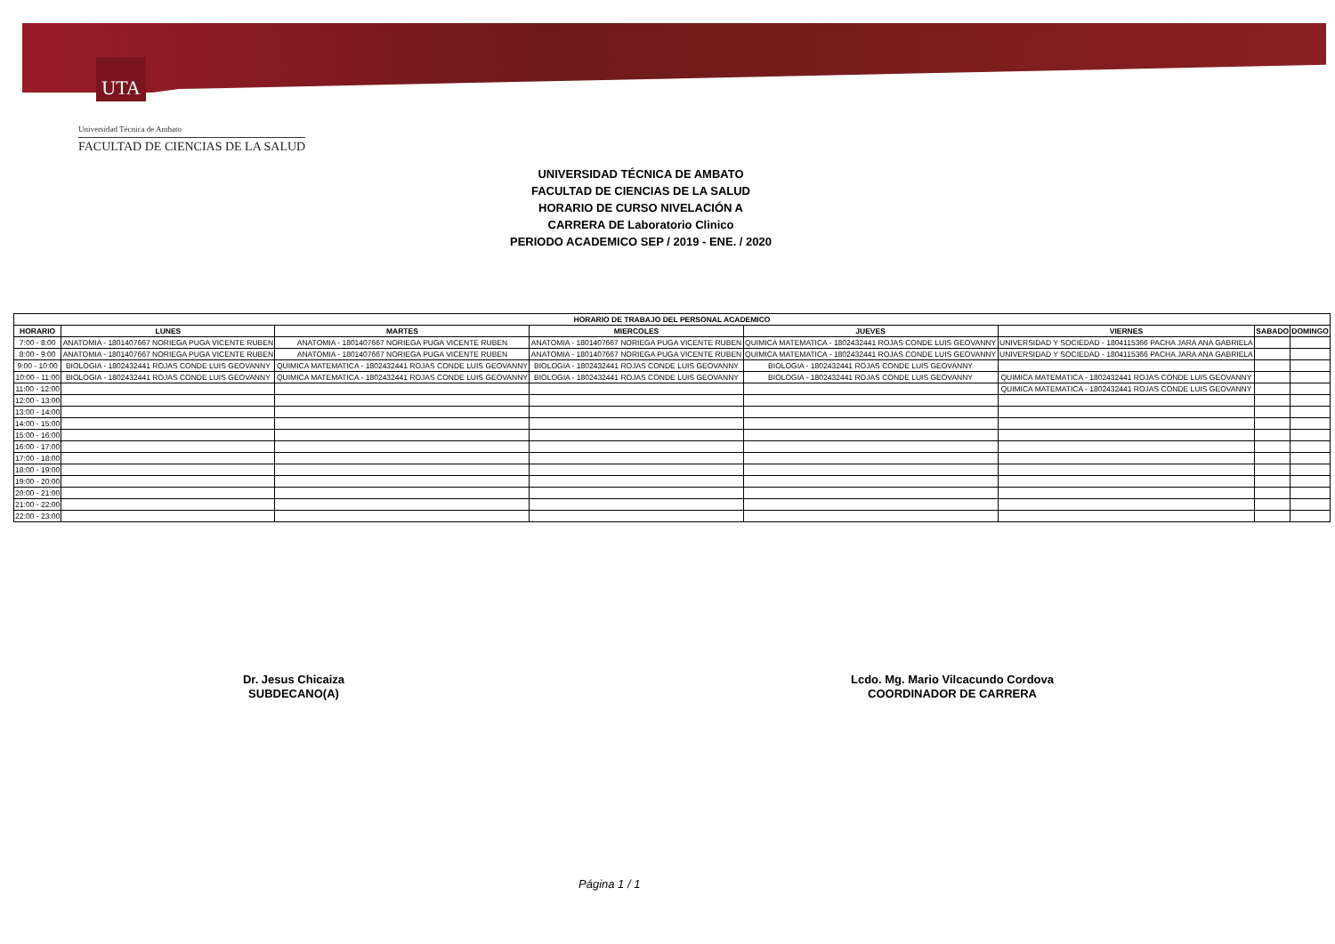UTA
Universidad Técnica de Ambato
FACULTAD DE CIENCIAS DE LA SALUD
UNIVERSIDAD TÉCNICA DE AMBATO
FACULTAD DE CIENCIAS DE LA SALUD
HORARIO DE CURSO NIVELACIÓN A
CARRERA DE Laboratorio Clinico
PERIODO ACADEMICO SEP / 2019 - ENE. / 2020
| HORARIO DE TRABAJO DEL PERSONAL ACADEMICO | | | | | | | |
| --- | --- | --- | --- | --- | --- | --- | --- |
| HORARIO | LUNES | MARTES | MIERCOLES | JUEVES | VIERNES | SABADO | DOMINGO |
| 7:00 - 8:00 | ANATOMIA - 1801407667 NORIEGA PUGA VICENTE RUBEN | ANATOMIA - 1801407667 NORIEGA PUGA VICENTE RUBEN | ANATOMIA - 1801407667 NORIEGA PUGA VICENTE RUBEN | QUIMICA MATEMATICA - 1802432441 ROJAS CONDE LUIS GEOVANNY | UNIVERSIDAD Y SOCIEDAD - 1804115366 PACHA JARA ANA GABRIELA | | |
| 8:00 - 9:00 | ANATOMIA - 1801407667 NORIEGA PUGA VICENTE RUBEN | ANATOMIA - 1801407667 NORIEGA PUGA VICENTE RUBEN | ANATOMIA - 1801407667 NORIEGA PUGA VICENTE RUBEN | QUIMICA MATEMATICA - 1802432441 ROJAS CONDE LUIS GEOVANNY | UNIVERSIDAD Y SOCIEDAD - 1804115366 PACHA JARA ANA GABRIELA | | |
| 9:00 - 10:00 | BIOLOGIA - 1802432441 ROJAS CONDE LUIS GEOVANNY | QUIMICA MATEMATICA - 1802432441 ROJAS CONDE LUIS GEOVANNY | BIOLOGIA - 1802432441 ROJAS CONDE LUIS GEOVANNY | BIOLOGIA - 1802432441 ROJAS CONDE LUIS GEOVANNY | | | |
| 10:00 - 11:00 | BIOLOGIA - 1802432441 ROJAS CONDE LUIS GEOVANNY | QUIMICA MATEMATICA - 1802432441 ROJAS CONDE LUIS GEOVANNY | BIOLOGIA - 1802432441 ROJAS CONDE LUIS GEOVANNY | BIOLOGIA - 1802432441 ROJAS CONDE LUIS GEOVANNY | QUIMICA MATEMATICA - 1802432441 ROJAS CONDE LUIS GEOVANNY | | |
| 11:00 - 12:00 | | | | | QUIMICA MATEMATICA - 1802432441 ROJAS CONDE LUIS GEOVANNY | | |
| 12:00 - 13:00 | | | | | | | |
| 13:00 - 14:00 | | | | | | | |
| 14:00 - 15:00 | | | | | | | |
| 15:00 - 16:00 | | | | | | | |
| 16:00 - 17:00 | | | | | | | |
| 17:00 - 18:00 | | | | | | | |
| 18:00 - 19:00 | | | | | | | |
| 19:00 - 20:00 | | | | | | | |
| 20:00 - 21:00 | | | | | | | |
| 21:00 - 22:00 | | | | | | | |
| 22:00 - 23:00 | | | | | | | |
Dr. Jesus Chicaiza
SUBDECANO(A)
Lcdo. Mg. Mario Vilcacundo Cordova
COORDINADOR DE CARRERA
Página 1 / 1